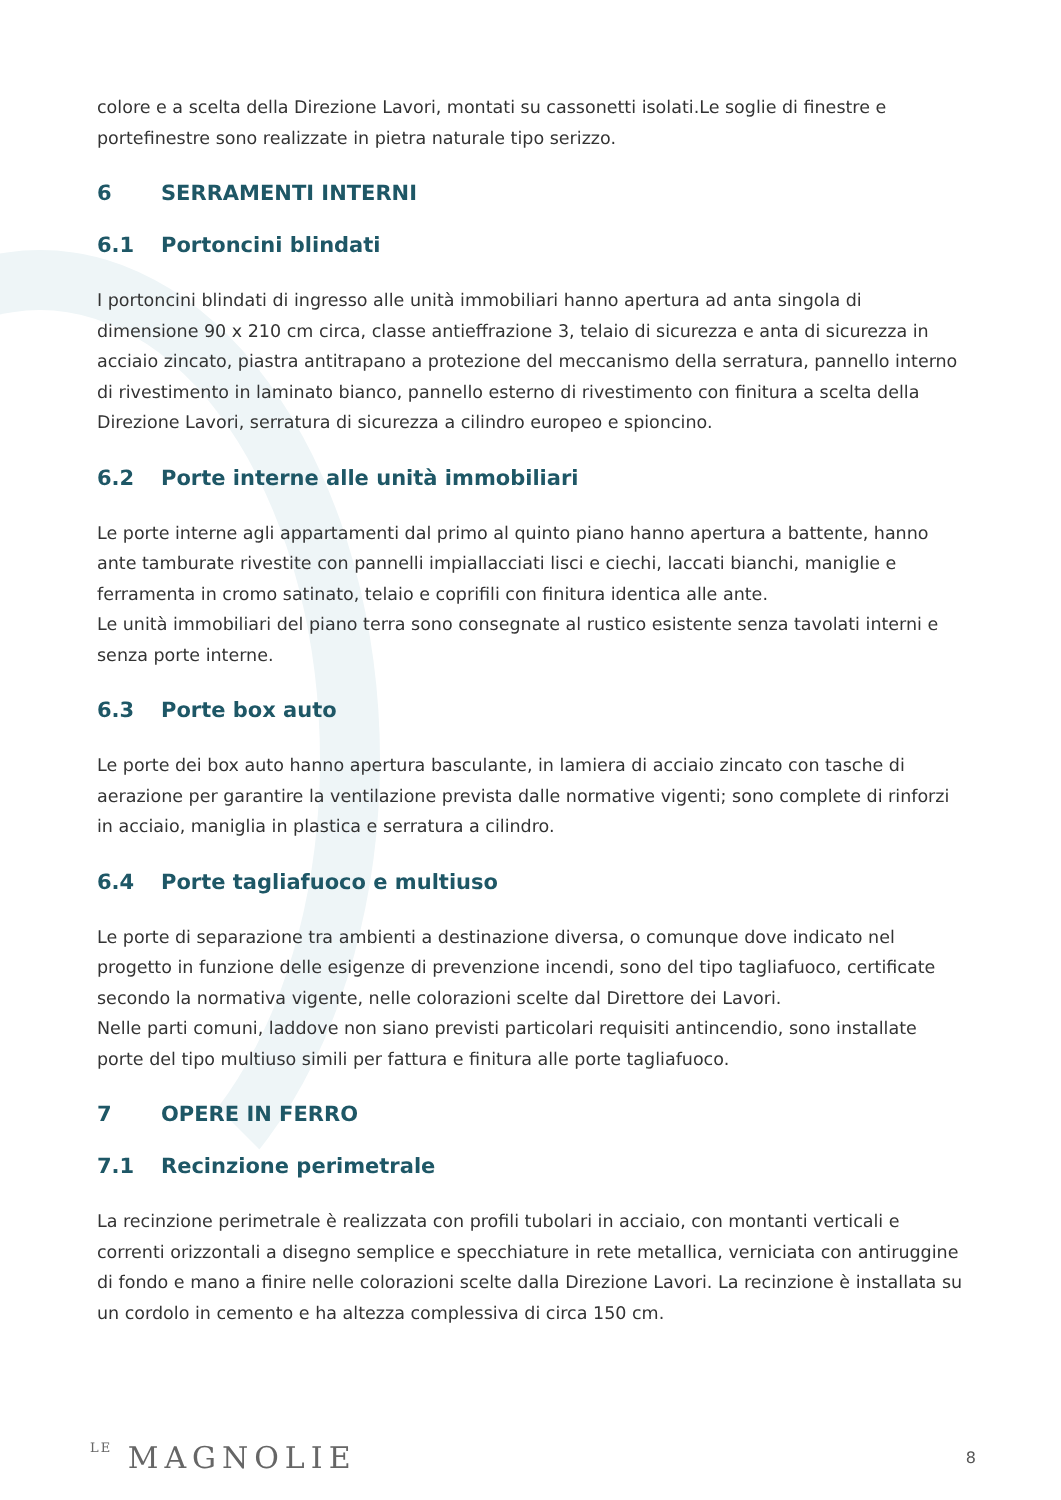colore e a scelta della Direzione Lavori, montati su cassonetti isolati.Le soglie di finestre e portefinestre sono realizzate in pietra naturale tipo serizzo.
6 SERRAMENTI INTERNI
6.1 Portoncini blindati
I portoncini blindati di ingresso alle unità immobiliari hanno apertura ad anta singola di dimensione 90 x 210 cm circa, classe antieffrazione 3, telaio di sicurezza e anta di sicurezza in acciaio zincato, piastra antitrapano a protezione del meccanismo della serratura, pannello interno di rivestimento in laminato bianco, pannello esterno di rivestimento con finitura a scelta della Direzione Lavori, serratura di sicurezza a cilindro europeo e spioncino.
6.2 Porte interne alle unità immobiliari
Le porte interne agli appartamenti dal primo al quinto piano hanno apertura a battente, hanno ante tamburate rivestite con pannelli impiallacciati lisci e ciechi, laccati bianchi, maniglie e ferramenta in cromo satinato, telaio e coprifili con finitura identica alle ante.
Le unità immobiliari del piano terra sono consegnate al rustico esistente senza tavolati interni e senza porte interne.
6.3 Porte box auto
Le porte dei box auto hanno apertura basculante, in lamiera di acciaio zincato con tasche di aerazione per garantire la ventilazione prevista dalle normative vigenti; sono complete di rinforzi in acciaio, maniglia in plastica e serratura a cilindro.
6.4 Porte tagliafuoco e multiuso
Le porte di separazione tra ambienti a destinazione diversa, o comunque dove indicato nel progetto in funzione delle esigenze di prevenzione incendi, sono del tipo tagliafuoco, certificate secondo la normativa vigente, nelle colorazioni scelte dal Direttore dei Lavori.
Nelle parti comuni, laddove non siano previsti particolari requisiti antincendio, sono installate porte del tipo multiuso simili per fattura e finitura alle porte tagliafuoco.
7 OPERE IN FERRO
7.1 Recinzione perimetrale
La recinzione perimetrale è realizzata con profili tubolari in acciaio, con montanti verticali e correnti orizzontali a disegno semplice e specchiature in rete metallica, verniciata con antiruggine di fondo e mano a finire nelle colorazioni scelte dalla Direzione Lavori. La recinzione è installata su un cordolo in cemento e ha altezza complessiva di circa 150 cm.
LE MAGNOLIE
8